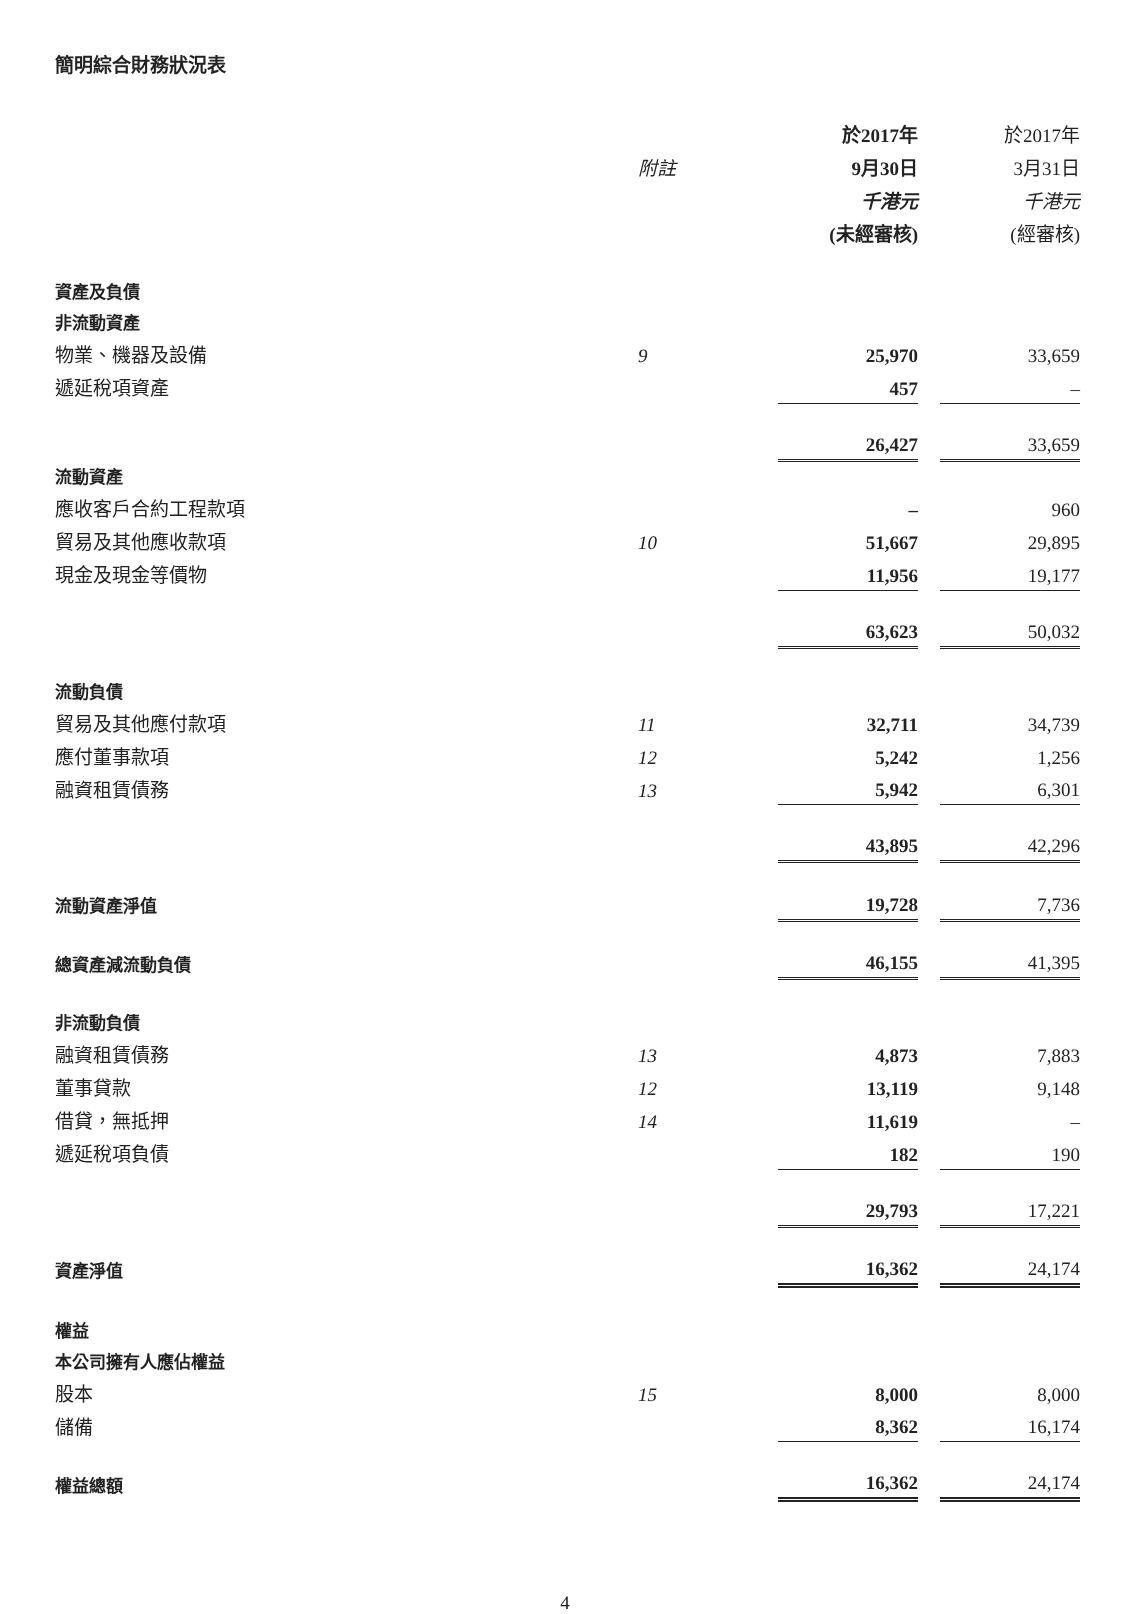簡明綜合財務狀況表
| | | 於2017年 | | 於2017年 |
| --- | --- | --- | --- | --- |
| | 附註 | 9月30日 | | 3月31日 |
| | | 千港元 | | 千港元 |
| | | (未經審核) | | (經審核) |
| 資產及負債 | | | | |
| 非流動資產 | | | | |
| 物業、機器及設備 | 9 | 25,970 | | 33,659 |
| 遞延稅項資產 | | 457 | | – |
| | | 26,427 | | 33,659 |
| 流動資產 | | | | |
| 應收客戶合約工程款項 | | – | | 960 |
| 貿易及其他應收款項 | 10 | 51,667 | | 29,895 |
| 現金及現金等價物 | | 11,956 | | 19,177 |
| | | 63,623 | | 50,032 |
| 流動負債 | | | | |
| 貿易及其他應付款項 | 11 | 32,711 | | 34,739 |
| 應付董事款項 | 12 | 5,242 | | 1,256 |
| 融資租賃債務 | 13 | 5,942 | | 6,301 |
| | | 43,895 | | 42,296 |
| 流動資產淨值 | | 19,728 | | 7,736 |
| 總資產減流動負債 | | 46,155 | | 41,395 |
| 非流動負債 | | | | |
| 融資租賃債務 | 13 | 4,873 | | 7,883 |
| 董事貸款 | 12 | 13,119 | | 9,148 |
| 借貸，無抵押 | 14 | 11,619 | | – |
| 遞延稅項負債 | | 182 | | 190 |
| | | 29,793 | | 17,221 |
| 資產淨值 | | 16,362 | | 24,174 |
| 權益 | | | | |
| 本公司擁有人應佔權益 | | | | |
| 股本 | 15 | 8,000 | | 8,000 |
| 儲備 | | 8,362 | | 16,174 |
| 權益總額 | | 16,362 | | 24,174 |
4